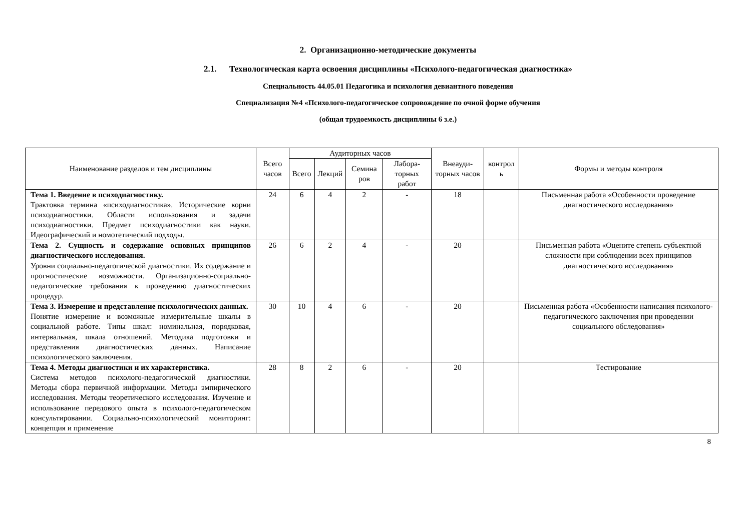2. Организационно-методические документы
2.1. Технологическая карта освоения дисциплины «Психолого-педагогическая диагностика»
Специальность 44.05.01 Педагогика и психология девиантного поведения
Специализация №4 «Психолого-педагогическое сопровождение по очной форме обучения
(общая трудоемкость дисциплины 6 з.е.)
| Наименование разделов и тем дисциплины | Всего часов | Аудиторных часов | | | | Внеауди-торных часов | контрол ь | Формы и методы контроля |
| --- | --- | --- | --- | --- | --- | --- | --- | --- |
| | | Всего | Лекций | Семина ров | Лабора-торных работ | | | |
| Тема 1. Введение в психодиагностику. Трактовка термина «психодиагностика». Исторические корни психодиагностики. Области использования и задачи психодиагностики. Предмет психодиагностики как науки. Идеографический и номотетический подходы. | 24 | 6 | 4 | 2 | - | 18 | | Письменная работа «Особенности проведение диагностического исследования» |
| Тема 2. Сущность и содержание основных принципов диагностического исследования. Уровни социально-педагогической диагностики. Их содержание и прогностические возможности. Организационно-социально-педагогические требования к проведению диагностических процедур. | 26 | 6 | 2 | 4 | - | 20 | | Письменная работа «Оцените степень субъектной сложности при соблюдении всех принципов диагностического исследования» |
| Тема 3. Измерение и представление психологических данных. Понятие измерение и возможные измерительные шкалы в социальной работе. Типы шкал: номинальная, порядковая, интервальная, шкала отношений. Методика подготовки и представления диагностических данных. Написание психологического заключения. | 30 | 10 | 4 | 6 | - | 20 | | Письменная работа «Особенности написания психолого-педагогического заключения при проведении социального обследования» |
| Тема 4. Методы диагностики и их характеристика. Система методов психолого-педагогической диагностики. Методы сбора первичной информации. Методы эмпирического исследования. Методы теоретического исследования. Изучение и использование передового опыта в психолого-педагогическом консультировании. Социально-психологический мониторинг: концепция и применение | 28 | 8 | 2 | 6 | - | 20 | | Тестирование |
8